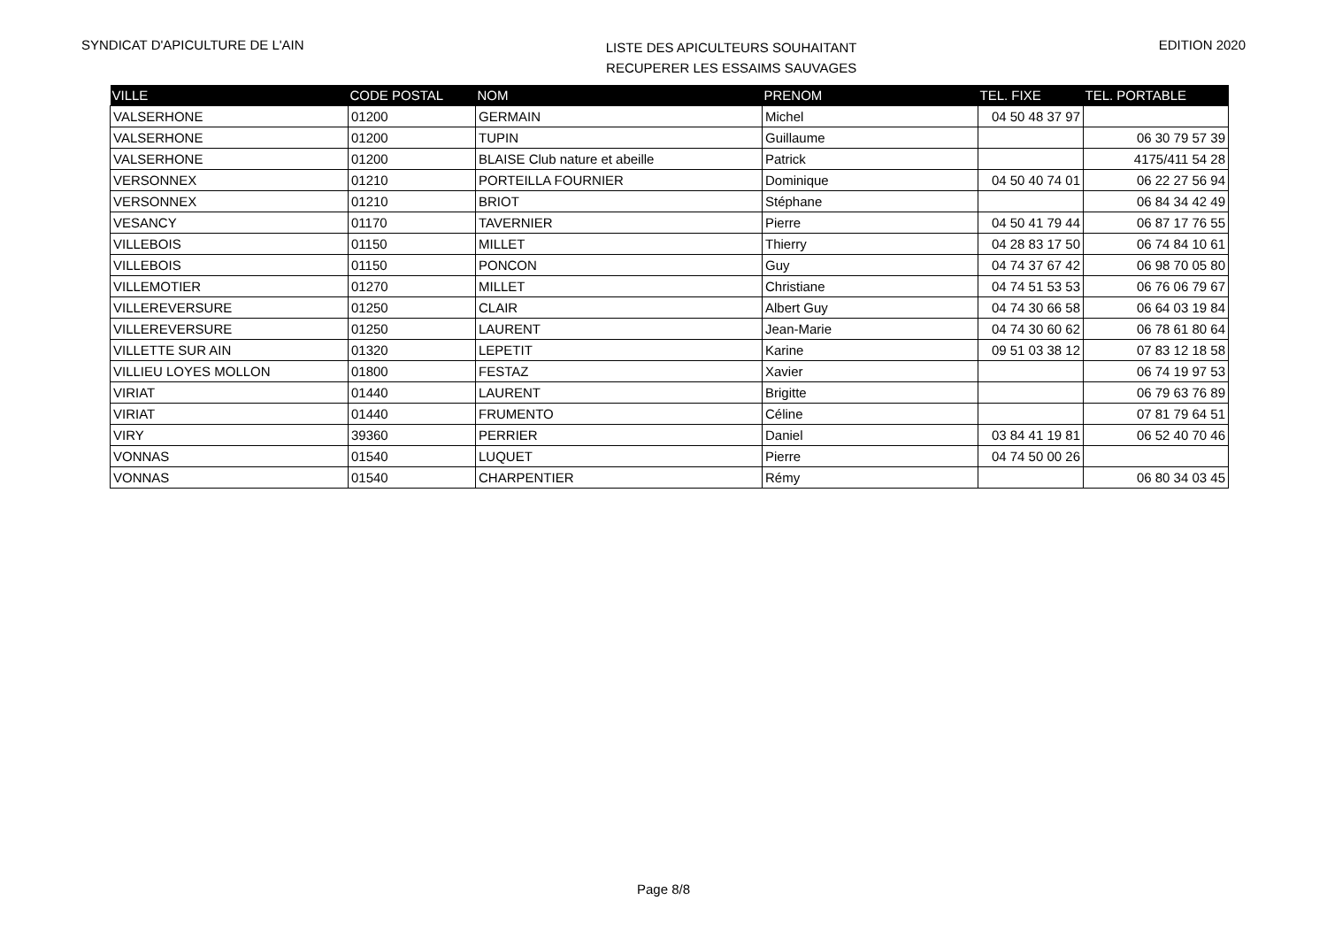SYNDICAT D'APICULTURE DE L'AIN
LISTE DES APICULTEURS SOUHAITANT
RECUPERER LES ESSAIMS SAUVAGES
EDITION 2020
| VILLE | CODE POSTAL | NOM | PRENOM | TEL. FIXE | TEL. PORTABLE |
| --- | --- | --- | --- | --- | --- |
| VALSERHONE | 01200 | GERMAIN | Michel | 04 50 48 37 97 | |
| VALSERHONE | 01200 | TUPIN | Guillaume | | 06 30 79 57 39 |
| VALSERHONE | 01200 | BLAISE Club nature et abeille | Patrick | | 4175/411 54 28 |
| VERSONNEX | 01210 | PORTEILLA FOURNIER | Dominique | 04 50 40 74 01 | 06 22 27 56 94 |
| VERSONNEX | 01210 | BRIOT | Stéphane | | 06 84 34 42 49 |
| VESANCY | 01170 | TAVERNIER | Pierre | 04 50 41 79 44 | 06 87 17 76 55 |
| VILLEBOIS | 01150 | MILLET | Thierry | 04 28 83 17 50 | 06 74 84 10 61 |
| VILLEBOIS | 01150 | PONCON | Guy | 04 74 37 67 42 | 06 98 70 05 80 |
| VILLEMOTIER | 01270 | MILLET | Christiane | 04 74 51 53 53 | 06 76 06 79 67 |
| VILLEREVERSURE | 01250 | CLAIR | Albert Guy | 04 74 30 66 58 | 06 64 03 19 84 |
| VILLEREVERSURE | 01250 | LAURENT | Jean-Marie | 04 74 30 60 62 | 06 78 61 80 64 |
| VILLETTE SUR AIN | 01320 | LEPETIT | Karine | 09 51 03 38 12 | 07 83 12 18 58 |
| VILLIEU LOYES MOLLON | 01800 | FESTAZ | Xavier | | 06 74 19 97 53 |
| VIRIAT | 01440 | LAURENT | Brigitte | | 06 79 63 76 89 |
| VIRIAT | 01440 | FRUMENTO | Céline | | 07 81 79 64 51 |
| VIRY | 39360 | PERRIER | Daniel | 03 84 41 19 81 | 06 52 40 70 46 |
| VONNAS | 01540 | LUQUET | Pierre | 04 74 50 00 26 | |
| VONNAS | 01540 | CHARPENTIER | Rémy | | 06 80 34 03 45 |
Page 8/8